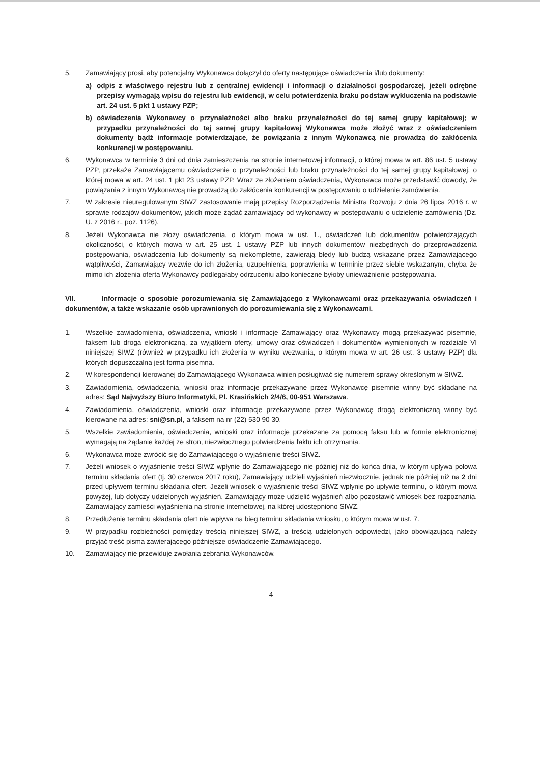5. Zamawiający prosi, aby potencjalny Wykonawca dołączył do oferty następujące oświadczenia i/lub dokumenty:
a) odpis z właściwego rejestru lub z centralnej ewidencji i informacji o działalności gospodarczej, jeżeli odrębne przepisy wymagają wpisu do rejestru lub ewidencji, w celu potwierdzenia braku podstaw wykluczenia na podstawie art. 24 ust. 5 pkt 1 ustawy PZP;
b) oświadczenia Wykonawcy o przynależności albo braku przynależności do tej samej grupy kapitałowej; w przypadku przynależności do tej samej grupy kapitałowej Wykonawca może złożyć wraz z oświadczeniem dokumenty bądź informacje potwierdzające, że powiązania z innym Wykonawcą nie prowadzą do zakłócenia konkurencji w postępowaniu.
6. Wykonawca w terminie 3 dni od dnia zamieszczenia na stronie internetowej informacji, o której mowa w art. 86 ust. 5 ustawy PZP, przekaże Zamawiającemu oświadczenie o przynależności lub braku przynależności do tej samej grupy kapitałowej, o której mowa w art. 24 ust. 1 pkt 23 ustawy PZP. Wraz ze złożeniem oświadczenia, Wykonawca może przedstawić dowody, że powiązania z innym Wykonawcą nie prowadzą do zakłócenia konkurencji w postępowaniu o udzielenie zamówienia.
7. W zakresie nieuregulowanym SIWZ zastosowanie mają przepisy Rozporządzenia Ministra Rozwoju z dnia 26 lipca 2016 r. w sprawie rodzajów dokumentów, jakich może żądać zamawiający od wykonawcy w postępowaniu o udzielenie zamówienia (Dz. U. z 2016 r., poz. 1126).
8. Jeżeli Wykonawca nie złoży oświadczenia, o którym mowa w ust. 1., oświadczeń lub dokumentów potwierdzających okoliczności, o których mowa w art. 25 ust. 1 ustawy PZP lub innych dokumentów niezbędnych do przeprowadzenia postępowania, oświadczenia lub dokumenty są niekompletne, zawierają błędy lub budzą wskazane przez Zamawiającego wątpliwości, Zamawiający wezwie do ich złożenia, uzupełnienia, poprawienia w terminie przez siebie wskazanym, chyba że mimo ich złożenia oferta Wykonawcy podlegałaby odrzuceniu albo konieczne byłoby unieważnienie postępowania.
VII. Informacje o sposobie porozumiewania się Zamawiającego z Wykonawcami oraz przekazywania oświadczeń i dokumentów, a także wskazanie osób uprawnionych do porozumiewania się z Wykonawcami.
1. Wszelkie zawiadomienia, oświadczenia, wnioski i informacje Zamawiający oraz Wykonawcy mogą przekazywać pisemnie, faksem lub drogą elektroniczną, za wyjątkiem oferty, umowy oraz oświadczeń i dokumentów wymienionych w rozdziale VI niniejszej SIWZ (również w przypadku ich złożenia w wyniku wezwania, o którym mowa w art. 26 ust. 3 ustawy PZP) dla których dopuszczalna jest forma pisemna.
2. W korespondencji kierowanej do Zamawiającego Wykonawca winien posługiwać się numerem sprawy określonym w SIWZ.
3. Zawiadomienia, oświadczenia, wnioski oraz informacje przekazywane przez Wykonawcę pisemnie winny być składane na adres: Sąd Najwyższy Biuro Informatyki, Pl. Krasińskich 2/4/6, 00-951 Warszawa.
4. Zawiadomienia, oświadczenia, wnioski oraz informacje przekazywane przez Wykonawcę drogą elektroniczną winny być kierowane na adres: sni@sn.pl, a faksem na nr (22) 530 90 30.
5. Wszelkie zawiadomienia, oświadczenia, wnioski oraz informacje przekazane za pomocą faksu lub w formie elektronicznej wymagają na żądanie każdej ze stron, niezwłocznego potwierdzenia faktu ich otrzymania.
6. Wykonawca może zwrócić się do Zamawiającego o wyjaśnienie treści SIWZ.
7. Jeżeli wniosek o wyjaśnienie treści SIWZ wpłynie do Zamawiającego nie później niż do końca dnia, w którym upływa połowa terminu składania ofert (tj. 30 czerwca 2017 roku), Zamawiający udzieli wyjaśnień niezwłocznie, jednak nie później niż na 2 dni przed upływem terminu składania ofert. Jeżeli wniosek o wyjaśnienie treści SIWZ wpłynie po upływie terminu, o którym mowa powyżej, lub dotyczy udzielonych wyjaśnień, Zamawiający może udzielić wyjaśnień albo pozostawić wniosek bez rozpoznania. Zamawiający zamieści wyjaśnienia na stronie internetowej, na której udostępniono SIWZ.
8. Przedłużenie terminu składania ofert nie wpływa na bieg terminu składania wniosku, o którym mowa w ust. 7.
9. W przypadku rozbieżności pomiędzy treścią niniejszej SIWZ, a treścią udzielonych odpowiedzi, jako obowiązującą należy przyjąć treść pisma zawierającego późniejsze oświadczenie Zamawiającego.
10. Zamawiający nie przewiduje zwołania zebrania Wykonawców.
4